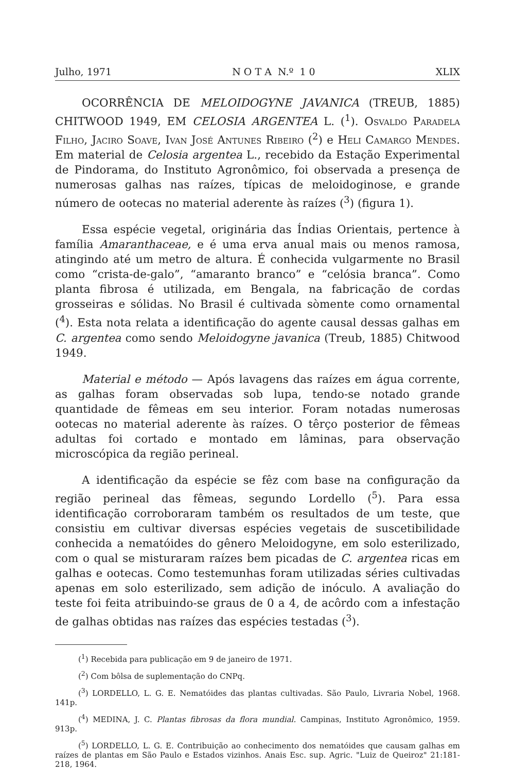Julho, 1971 N O T A N.º 1 0 XLIX
OCORRÊNCIA DE MELOIDOGYNE JAVANICA (TREUB, 1885) CHITWOOD 1949, EM CELOSIA ARGENTEA L. (<sup>1</sup>). Osvaldo Paradela Filho, Jaciro Soave, Ivan José Antunes Ribeiro (<sup>2</sup>) e Heli Camargo Mendes. Em material de Celosia argentea L., recebido da Estação Experimental de Pindorama, do Instituto Agronômico, foi observada a presença de numerosas galhas nas raízes, típicas de meloidoginose, e grande número de ootecas no material aderente às raízes (<sup>3</sup>) (figura 1).
Essa espécie vegetal, originária das Índias Orientais, pertence à família Amaranthaceae, e é uma erva anual mais ou menos ramosa, atingindo até um metro de altura. É conhecida vulgarmente no Brasil como “crista-de-galo”, “amaranto branco” e “celósia branca”. Como planta fibrosa é utilizada, em Bengala, na fabricação de cordas grosseiras e sólidas. No Brasil é cultivada sòmente como ornamental (<sup>4</sup>). Esta nota relata a identificação do agente causal dessas galhas em C. argentea como sendo Meloidogyne javanica (Treub, 1885) Chitwood 1949.
Material e método — Após lavagens das raízes em água corrente, as galhas foram observadas sob lupa, tendo-se notado grande quantidade de fêmeas em seu interior. Foram notadas numerosas ootecas no material aderente às raízes. O têrço posterior de fêmeas adultas foi cortado e montado em lâminas, para observação microscópica da região perineal.
A identificação da espécie se fêz com base na configuração da região perineal das fêmeas, segundo Lordello (<sup>5</sup>). Para essa identificação corroboraram também os resultados de um teste, que consistiu em cultivar diversas espécies vegetais de suscetibilidade conhecida a nematóides do gênero Meloidogyne, em solo esterilizado, com o qual se misturaram raízes bem picadas de C. argentea ricas em galhas e ootecas. Como testemunhas foram utilizadas séries cultivadas apenas em solo esterilizado, sem adição de inóculo. A avaliação do teste foi feita atribuindo-se graus de 0 a 4, de acôrdo com a infestação de galhas obtidas nas raízes das espécies testadas (<sup>3</sup>).
(<sup>1</sup>) Recebida para publicação em 9 de janeiro de 1971.
(<sup>2</sup>) Com bôlsa de suplementação do CNPq.
(<sup>3</sup>) LORDELLO, L. G. E. Nematóides das plantas cultivadas. São Paulo, Livraria Nobel, 1968. 141p.
(<sup>4</sup>) MEDINA, J. C. Plantas fibrosas da flora mundial. Campinas, Instituto Agronômico, 1959. 913p.
(<sup>5</sup>) LORDELLO, L. G. E. Contribuição ao conhecimento dos nematóides que causam galhas em raízes de plantas em São Paulo e Estados vizinhos. Anais Esc. sup. Agric. "Luiz de Queiroz" 21:181-218, 1964.